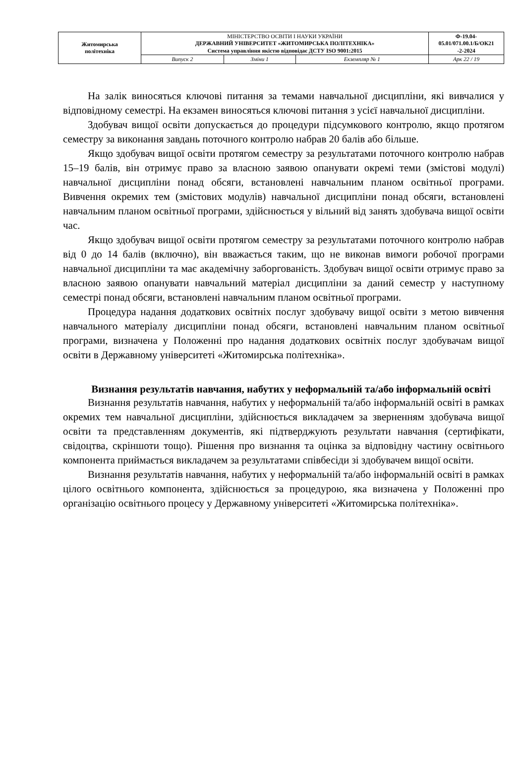| Житомирська політехніка | МІНІСТЕРСТВО ОСВІТИ І НАУКИ УКРАЇНИ ДЕРЖАВНИЙ УНІВЕРСИТЕТ «ЖИТОМИРСЬКА ПОЛІТЕХНІКА» Система управління якістю відповідає ДСТУ ISO 9001:2015 | | | Ф-19.04- 05.01/071.00.1/Б/ОК21 -2-2024 |
| | Випуск 2 | Зміни 1 | Екземпляр № 1 | Арк 22 / 19 |
На залік виносяться ключові питання за темами навчальної дисципліни, які вивчалися у відповідному семестрі. На екзамен виносяться ключові питання з усієї навчальної дисципліни.
Здобувач вищої освіти допускається до процедури підсумкового контролю, якщо протягом семестру за виконання завдань поточного контролю набрав 20 балів або більше.
Якщо здобувач вищої освіти протягом семестру за результатами поточного контролю набрав 15–19 балів, він отримує право за власною заявою опанувати окремі теми (змістові модулі) навчальної дисципліни понад обсяги, встановлені навчальним планом освітньої програми. Вивчення окремих тем (змістових модулів) навчальної дисципліни понад обсяги, встановлені навчальним планом освітньої програми, здійснюється у вільний від занять здобувача вищої освіти час.
Якщо здобувач вищої освіти протягом семестру за результатами поточного контролю набрав від 0 до 14 балів (включно), він вважається таким, що не виконав вимоги робочої програми навчальної дисципліни та має академічну заборгованість. Здобувач вищої освіти отримує право за власною заявою опанувати навчальний матеріал дисципліни за даний семестр у наступному семестрі понад обсяги, встановлені навчальним планом освітньої програми.
Процедура надання додаткових освітніх послуг здобувачу вищої освіти з метою вивчення навчального матеріалу дисципліни понад обсяги, встановлені навчальним планом освітньої програми, визначена у Положенні про надання додаткових освітніх послуг здобувачам вищої освіти в Державному університеті «Житомирська політехніка».
Визнання результатів навчання, набутих у неформальній та/або інформальній освіті
Визнання результатів навчання, набутих у неформальній та/або інформальній освіті в рамках окремих тем навчальної дисципліни, здійснюється викладачем за зверненням здобувача вищої освіти та представленням документів, які підтверджують результати навчання (сертифікати, свідоцтва, скріншоти тощо). Рішення про визнання та оцінка за відповідну частину освітнього компонента приймається викладачем за результатами співбесіди зі здобувачем вищої освіти.
Визнання результатів навчання, набутих у неформальній та/або інформальній освіті в рамках цілого освітнього компонента, здійснюється за процедурою, яка визначена у Положенні про організацію освітнього процесу у Державному університеті «Житомирська політехніка».